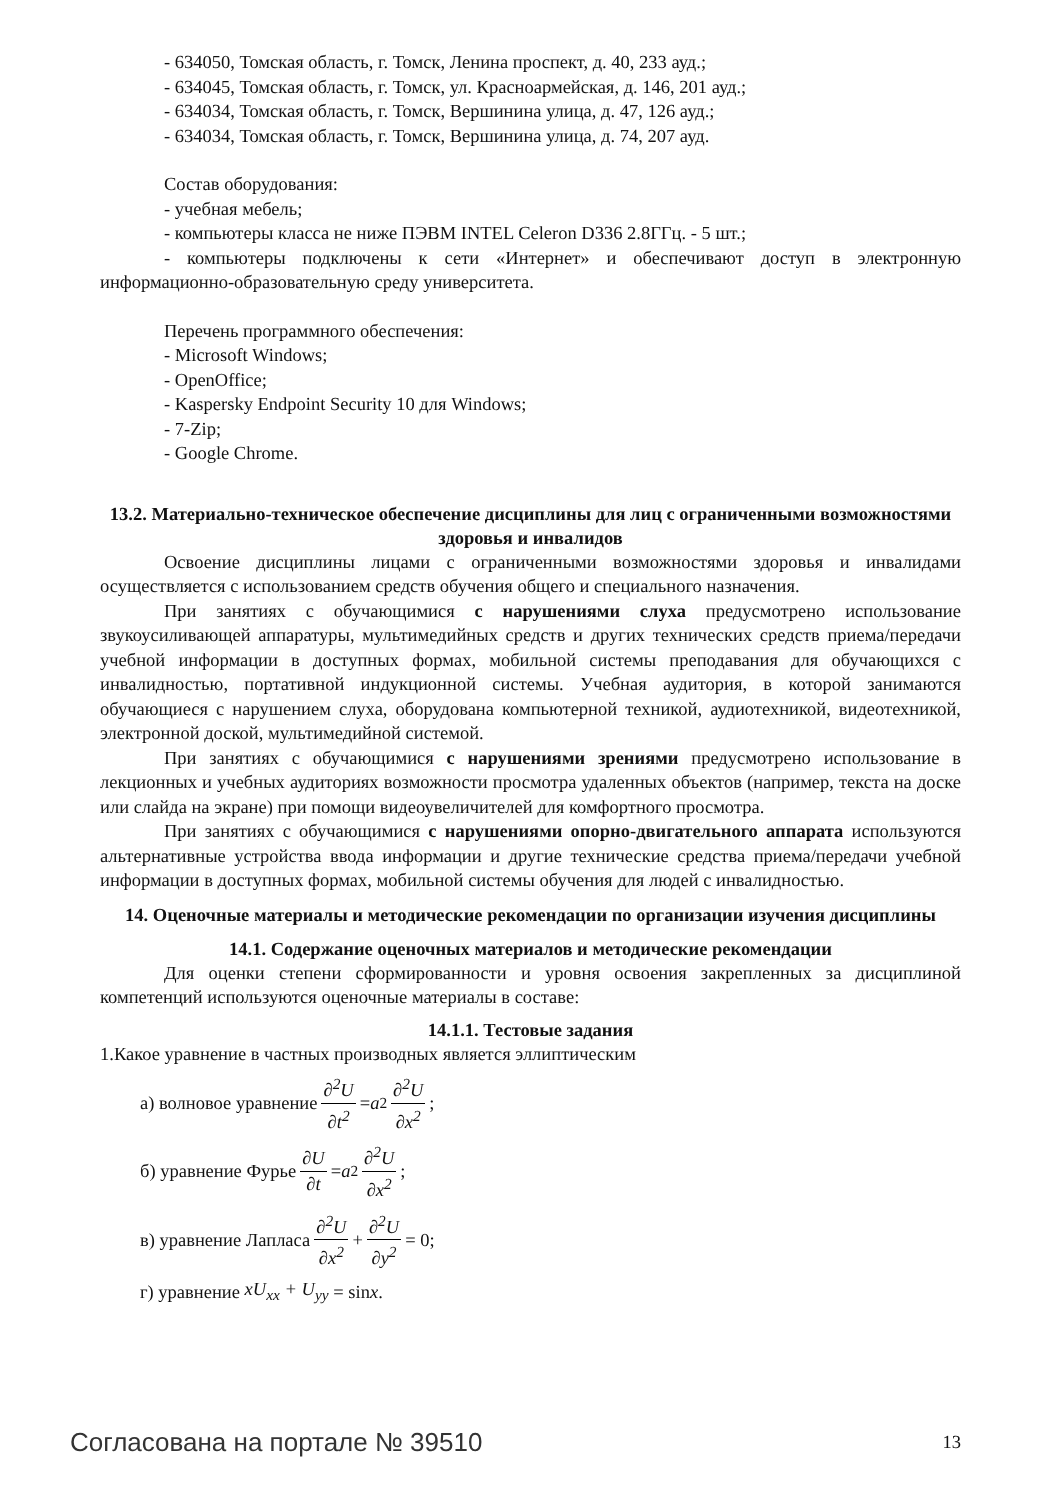- 634050, Томская область, г. Томск, Ленина проспект, д. 40, 233 ауд.;
- 634045, Томская область, г. Томск, ул. Красноармейская, д. 146, 201 ауд.;
- 634034, Томская область, г. Томск, Вершинина улица, д. 47, 126 ауд.;
- 634034, Томская область, г. Томск, Вершинина улица, д. 74, 207 ауд.
Состав оборудования:
- учебная мебель;
- компьютеры класса не ниже ПЭВМ INTEL Celeron D336 2.8ГГц. - 5 шт.;
- компьютеры подключены к сети «Интернет» и обеспечивают доступ в электронную информационно-образовательную среду университета.
Перечень программного обеспечения:
- Microsoft Windows;
- OpenOffice;
- Kaspersky Endpoint Security 10 для Windows;
- 7-Zip;
- Google Chrome.
13.2. Материально-техническое обеспечение дисциплины для лиц с ограниченными возможностями здоровья и инвалидов
Освоение дисциплины лицами с ограниченными возможностями здоровья и инвалидами осуществляется с использованием средств обучения общего и специального назначения.
При занятиях с обучающимися с нарушениями слуха предусмотрено использование звукоусиливающей аппаратуры, мультимедийных средств и других технических средств приема/передачи учебной информации в доступных формах, мобильной системы преподавания для обучающихся с инвалидностью, портативной индукционной системы. Учебная аудитория, в которой занимаются обучающиеся с нарушением слуха, оборудована компьютерной техникой, аудиотехникой, видеотехникой, электронной доской, мультимедийной системой.
При занятиях с обучающимися с нарушениями зрениями предусмотрено использование в лекционных и учебных аудиториях возможности просмотра удаленных объектов (например, текста на доске или слайда на экране) при помощи видеоувеличителей для комфортного просмотра.
При занятиях с обучающимися с нарушениями опорно-двигательного аппарата используются альтернативные устройства ввода информации и другие технические средства приема/передачи учебной информации в доступных формах, мобильной системы обучения для людей с инвалидностью.
14. Оценочные материалы и методические рекомендации по организации изучения дисциплины
14.1. Содержание оценочных материалов и методические рекомендации
Для оценки степени сформированности и уровня освоения закрепленных за дисциплиной компетенций используются оценочные материалы в составе:
14.1.1. Тестовые задания
1.Какое уравнение в частных производных является эллиптическим
а) волновое уравнение ∂<sup>2</sup>U ∂t<sup>2</sup> = a<sup>2</sup> ∂<sup>2</sup>U ∂x<sup>2</sup>;
б) уравнение Фурье ∂U ∂t = a<sup>2</sup> ∂<sup>2</sup>U ∂x<sup>2</sup>;
в) уравнение Лапласа ∂<sup>2</sup>U ∂x<sup>2</sup> + ∂<sup>2</sup>U ∂y<sup>2</sup> = 0;
г) уравнение xU<sub>xx</sub> + U<sub>yy</sub> = sin x.
Согласована на портале № 39510 13